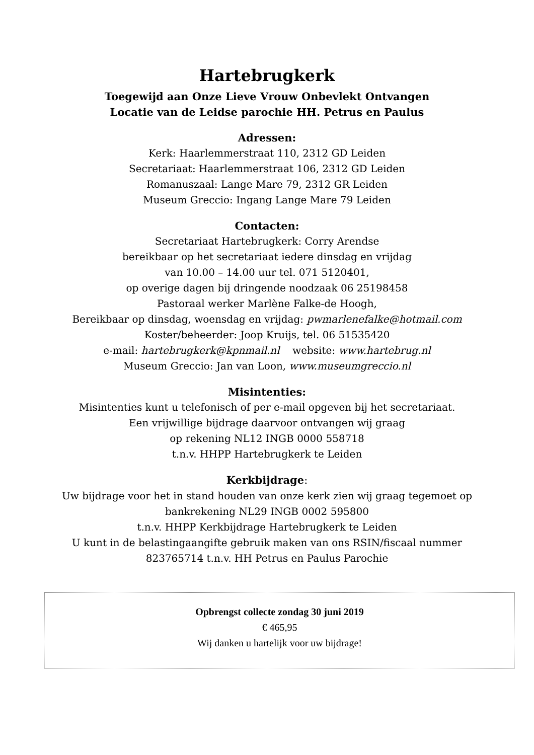Hartebrugkerk
Toegewijd aan Onze Lieve Vrouw Onbevlekt Ontvangen
Locatie van de Leidse parochie HH. Petrus en Paulus
Adressen:
Kerk: Haarlemmerstraat 110, 2312 GD Leiden
Secretariaat: Haarlemmerstraat 106, 2312 GD Leiden
Romanuszaal: Lange Mare 79, 2312 GR Leiden
Museum Greccio: Ingang Lange Mare 79 Leiden
Contacten:
Secretariaat Hartebrugkerk: Corry Arendse
bereikbaar op het secretariaat iedere dinsdag en vrijdag
van 10.00 – 14.00 uur tel. 071 5120401,
op overige dagen bij dringende noodzaak 06 25198458
Pastoraal werker Marlène Falke-de Hoogh,
Bereikbaar op dinsdag, woensdag en vrijdag: pwmarlenefalke@hotmail.com
Koster/beheerder: Joop Kruijs, tel. 06 51535420
e-mail: hartebrugkerk@kpnmail.nl website: www.hartebrug.nl
Museum Greccio: Jan van Loon, www.museumgreccio.nl
Misintenties:
Misintenties kunt u telefonisch of per e-mail opgeven bij het secretariaat.
Een vrijwillige bijdrage daarvoor ontvangen wij graag
op rekening NL12 INGB 0000 558718
t.n.v. HHPP Hartebrugkerk te Leiden
Kerkbijdrage:
Uw bijdrage voor het in stand houden van onze kerk zien wij graag tegemoet op
bankrekening NL29 INGB 0002 595800
t.n.v. HHPP Kerkbijdrage Hartebrugkerk te Leiden
U kunt in de belastingaangifte gebruik maken van ons RSIN/fiscaal nummer
823765714 t.n.v. HH Petrus en Paulus Parochie
Opbrengst collecte zondag 30 juni 2019
€ 465,95
Wij danken u hartelijk voor uw bijdrage!